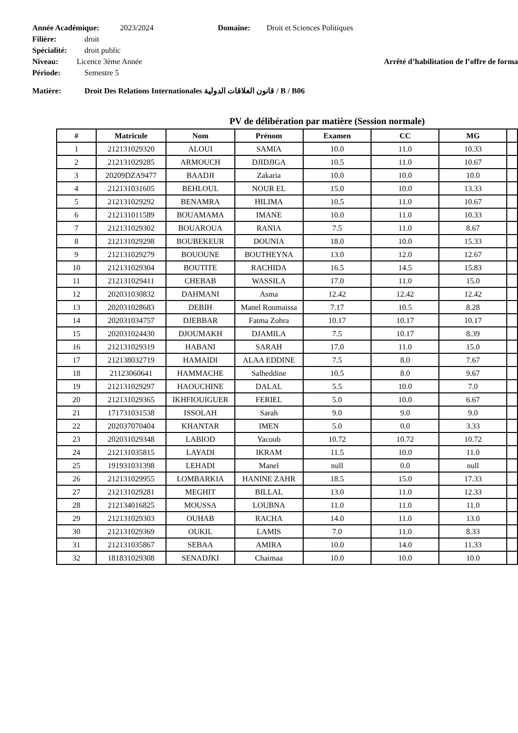Année Académique: 2023/2024 Domaine: Droit et Sciences Politiques
Filière: droit
Spécialité: droit public
Niveau: Licence 3ème Année Arrêté d’habilitation de l’offre de forma
Période: Semestre 5
Matière: Droit Des Relations Internationales قانون العلاقات الدولية / B / B06
PV de délibération par matière (Session normale)
| # | Matricule | Nom | Prénom | Examen | CC | MG | |
| --- | --- | --- | --- | --- | --- | --- | --- |
| 1 | 212131029320 | ALOUI | SAMIA | 10.0 | 11.0 | 10.33 | |
| 2 | 212131029285 | ARMOUCH | DJIDJIGA | 10.5 | 11.0 | 10.67 | |
| 3 | 20209DZA9477 | BAADJI | Zakaria | 10.0 | 10.0 | 10.0 | |
| 4 | 212131031605 | BEHLOUL | NOUR EL | 15.0 | 10.0 | 13.33 | |
| 5 | 212131029292 | BENAMRA | HILIMA | 10.5 | 11.0 | 10.67 | |
| 6 | 212131011589 | BOUAMAMA | IMANE | 10.0 | 11.0 | 10.33 | |
| 7 | 212131029302 | BOUAROUA | RANIA | 7.5 | 11.0 | 8.67 | |
| 8 | 212131029298 | BOUBEKEUR | DOUNIA | 18.0 | 10.0 | 15.33 | |
| 9 | 212131029279 | BOUOUNE | BOUTHEYNA | 13.0 | 12.0 | 12.67 | |
| 10 | 212131029304 | BOUTITE | RACHIDA | 16.5 | 14.5 | 15.83 | |
| 11 | 212131029411 | CHEBAB | WASSILA | 17.0 | 11.0 | 15.0 | |
| 12 | 202031030832 | DAHMANI | Asma | 12.42 | 12.42 | 12.42 | |
| 13 | 202031028683 | DEBIH | Manel Roumaissa | 7.17 | 10.5 | 8.28 | |
| 14 | 202031034757 | DJEBBAR | Fatma Zohra | 10.17 | 10.17 | 10.17 | |
| 15 | 202031024430 | DJOUMAKH | DJAMILA | 7.5 | 10.17 | 8.39 | |
| 16 | 212131029319 | HABANI | SARAH | 17.0 | 11.0 | 15.0 | |
| 17 | 212138032719 | HAMAIDI | ALAA EDDINE | 7.5 | 8.0 | 7.67 | |
| 18 | 21123060641 | HAMMACHE | Salheddine | 10.5 | 8.0 | 9.67 | |
| 19 | 212131029297 | HAOUCHINE | DALAL | 5.5 | 10.0 | 7.0 | |
| 20 | 212131029365 | IKHFIOUIGUER | FERIEL | 5.0 | 10.0 | 6.67 | |
| 21 | 171731031538 | ISSOLAH | Sarah | 9.0 | 9.0 | 9.0 | |
| 22 | 202037070404 | KHANTAR | IMEN | 5.0 | 0.0 | 3.33 | |
| 23 | 202031029348 | LABIOD | Yacoub | 10.72 | 10.72 | 10.72 | |
| 24 | 212131035815 | LAYADI | IKRAM | 11.5 | 10.0 | 11.0 | |
| 25 | 191931031398 | LEHADI | Manel | null | 0.0 | null | |
| 26 | 212131029955 | LOMBARKIA | HANINE ZAHR | 18.5 | 15.0 | 17.33 | |
| 27 | 212131029281 | MEGHIT | BILLAL | 13.0 | 11.0 | 12.33 | |
| 28 | 212134016825 | MOUSSA | LOUBNA | 11.0 | 11.0 | 11.0 | |
| 29 | 212131029303 | OUHAB | RACHA | 14.0 | 11.0 | 13.0 | |
| 30 | 212131029369 | OUKIL | LAMIS | 7.0 | 11.0 | 8.33 | |
| 31 | 212131035867 | SEBAA | AMIRA | 10.0 | 14.0 | 11.33 | |
| 32 | 181831029308 | SENADJKI | Chaimaa | 10.0 | 10.0 | 10.0 | |